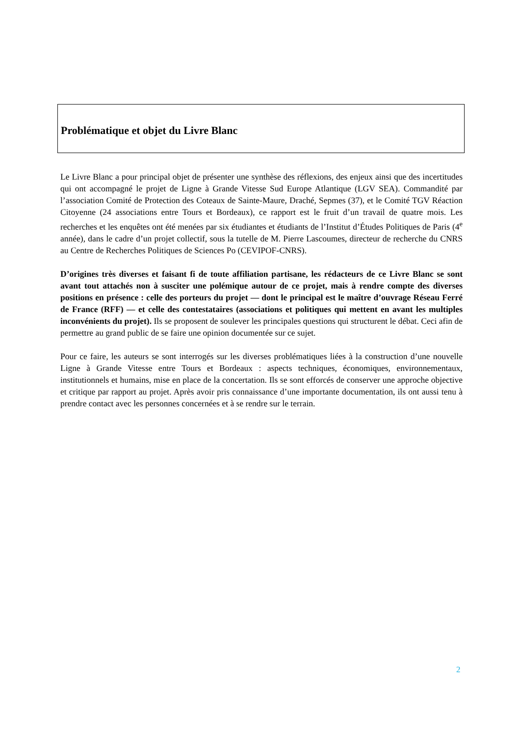Problématique et objet du Livre Blanc
Le Livre Blanc a pour principal objet de présenter une synthèse des réflexions, des enjeux ainsi que des incertitudes qui ont accompagné le projet de Ligne à Grande Vitesse Sud Europe Atlantique (LGV SEA). Commandité par l’association Comité de Protection des Coteaux de Sainte-Maure, Draché, Sepmes (37), et le Comité TGV Réaction Citoyenne (24 associations entre Tours et Bordeaux), ce rapport est le fruit d’un travail de quatre mois. Les recherches et les enquêtes ont été menées par six étudiantes et étudiants de l’Institut d’Études Politiques de Paris (4<sup>e</sup> année), dans le cadre d’un projet collectif, sous la tutelle de M. Pierre Lascoumes, directeur de recherche du CNRS au Centre de Recherches Politiques de Sciences Po (CEVIPOF-CNRS).
D’origines très diverses et faisant fi de toute affiliation partisane, les rédacteurs de ce Livre Blanc se sont avant tout attachés non à susciter une polémique autour de ce projet, mais à rendre compte des diverses positions en présence : celle des porteurs du projet — dont le principal est le maître d’ouvrage Réseau Ferré de France (RFF) — et celle des contestataires (associations et politiques qui mettent en avant les multiples inconvénients du projet). Ils se proposent de soulever les principales questions qui structurent le débat. Ceci afin de permettre au grand public de se faire une opinion documentée sur ce sujet.
Pour ce faire, les auteurs se sont interrogés sur les diverses problématiques liées à la construction d’une nouvelle Ligne à Grande Vitesse entre Tours et Bordeaux : aspects techniques, économiques, environnementaux, institutionnels et humains, mise en place de la concertation. Ils se sont efforcés de conserver une approche objective et critique par rapport au projet. Après avoir pris connaissance d’une importante documentation, ils ont aussi tenu à prendre contact avec les personnes concernées et à se rendre sur le terrain.
2